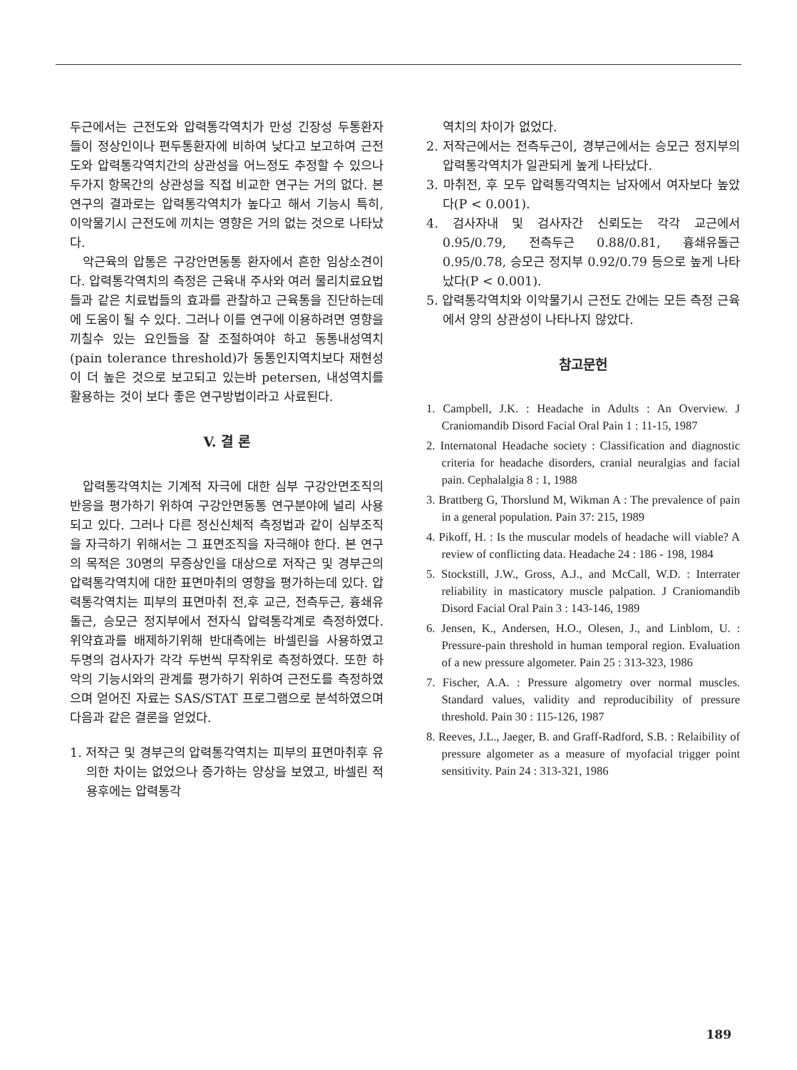두근에서는 근전도와 압력통각역치가 만성 긴장성 두통환자들이 정상인이나 편두통환자에 비하여 낮다고 보고하여 근전도와 압력통각역치간의 상관성을 어느정도 추정할 수 있으나 두가지 항목간의 상관성을 직접 비교한 연구는 거의 없다. 본 연구의 결과로는 압력통각역치가 높다고 해서 기능시 특히, 이악물기시 근전도에 끼치는 영향은 거의 없는 것으로 나타났다.
악근육의 압통은 구강안면동통 환자에서 흔한 임상소견이다. 압력통각역치의 측정은 근육내 주사와 여러 물리치료요법들과 같은 치료법들의 효과를 관찰하고 근육통을 진단하는데에 도움이 될 수 있다. 그러나 이를 연구에 이용하려면 영향을 끼칠수 있는 요인들을 잘 조절하여야 하고 동통내성역치(pain tolerance threshold)가 동통인지역치보다 재현성이 더 높은 것으로 보고되고 있는바 petersen, 내성역치를 활용하는 것이 보다 좋은 연구방법이라고 사료된다.
V. 결 론
압력통각역치는 기계적 자극에 대한 심부 구강안면조직의 반응을 평가하기 위하여 구강안면동통 연구분야에 널리 사용되고 있다. 그러나 다른 정신신체적 측정법과 같이 심부조직을 자극하기 위해서는 그 표면조직을 자극해야 한다. 본 연구의 목적은 30명의 무증상인을 대상으로 저작근 및 경부근의 압력통각역치에 대한 표면마취의 영향을 평가하는데 있다. 압력통각역치는 피부의 표면마취 전,후 교근, 전측두근, 흉쇄유돌근, 승모근 정지부에서 전자식 압력통각계로 측정하였다. 위약효과를 배제하기위해 반대측에는 바셀린을 사용하였고 두명의 검사자가 각각 두번씩 무작위로 측정하였다. 또한 하악의 기능시와의 관계를 평가하기 위하여 근전도를 측정하였으며 얻어진 자료는 SAS/STAT 프로그램으로 분석하였으며 다음과 같은 결론을 얻었다.
1. 저작근 및 경부근의 압력통각역치는 피부의 표면마취후 유의한 차이는 없었으나 증가하는 양상을 보였고, 바셀린 적용후에는 압력통각
역치의 차이가 없었다.
2. 저작근에서는 전측두근이, 경부근에서는 승모근 정지부의 압력통각역치가 일관되게 높게 나타났다.
3. 마취전, 후 모두 압력통각역치는 남자에서 여자보다 높았다(P < 0.001).
4. 검사자내 및 검사자간 신뢰도는 각각 교근에서 0.95/0.79, 전측두근 0.88/0.81, 흉쇄유돌근 0.95/0.78, 승모근 정지부 0.92/0.79 등으로 높게 나타났다(P < 0.001).
5. 압력통각역치와 이악물기시 근전도 간에는 모든 측정 근육에서 양의 상관성이 나타나지 않았다.
참고문헌
1. Campbell, J.K. : Headache in Adults : An Overview. J Craniomandib Disord Facial Oral Pain 1 : 11-15, 1987
2. Internatonal Headache society : Classification and diagnostic criteria for headache disorders, cranial neuralgias and facial pain. Cephalalgia 8 : 1, 1988
3. Brattberg G, Thorslund M, Wikman A : The prevalence of pain in a general population. Pain 37: 215, 1989
4. Pikoff, H. : Is the muscular models of headache will viable? A review of conflicting data. Headache 24 : 186 - 198, 1984
5. Stockstill, J.W., Gross, A.J., and McCall, W.D. : Interrater reliability in masticatory muscle palpation. J Craniomandib Disord Facial Oral Pain 3 : 143-146, 1989
6. Jensen, K., Andersen, H.O., Olesen, J., and Linblom, U. : Pressure-pain threshold in human temporal region. Evaluation of a new pressure algometer. Pain 25 : 313-323, 1986
7. Fischer, A.A. : Pressure algometry over normal muscles. Standard values, validity and reproducibility of pressure threshold. Pain 30 : 115-126, 1987
8. Reeves, J.L., Jaeger, B. and Graff-Radford, S.B. : Relaibility of pressure algometer as a measure of myofacial trigger point sensitivity. Pain 24 : 313-321, 1986
189